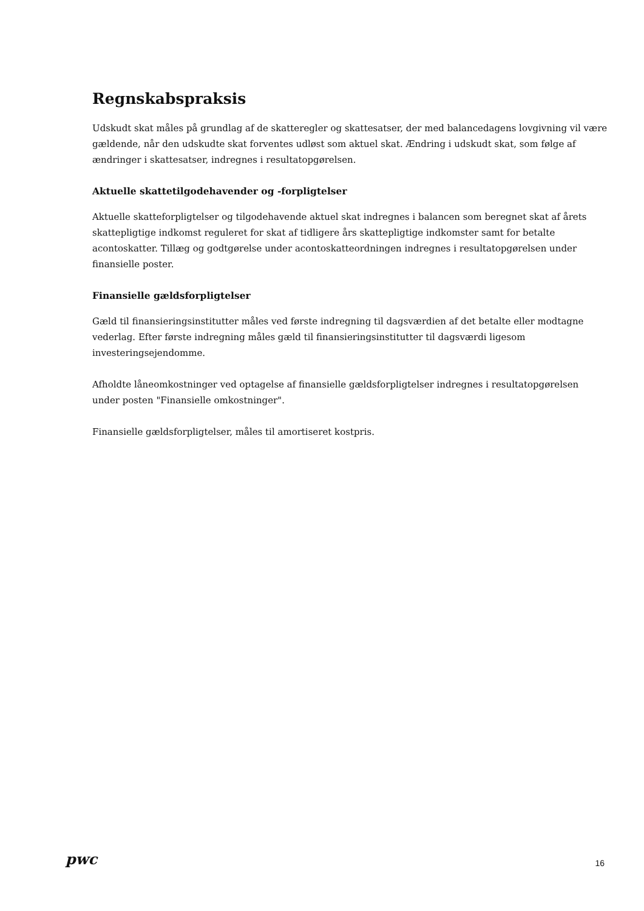Regnskabspraksis
Udskudt skat måles på grundlag af de skatteregler og skattesatser, der med balancedagens lovgivning vil være gældende, når den udskudte skat forventes udløst som aktuel skat. Ændring i udskudt skat, som følge af ændringer i skattesatser, indregnes i resultatopgørelsen.
Aktuelle skattetilgodehavender og -forpligtelser
Aktuelle skatteforpligtelser og tilgodehavende aktuel skat indregnes i balancen som beregnet skat af årets skattepligtige indkomst reguleret for skat af tidligere års skattepligtige indkomster samt for betalte acontoskatter. Tillæg og godtgørelse under acontoskatteordningen indregnes i resultatopgørelsen under finansielle poster.
Finansielle gældsforpligtelser
Gæld til finansieringsinstitutter måles ved første indregning til dagsværdien af det betalte eller modtagne vederlag. Efter første indregning måles gæld til finansieringsinstitutter til dagsværdi ligesom investeringsejendomme.
Afholdte låneomkostninger ved optagelse af finansielle gældsforpligtelser indregnes i resultatopgørelsen under posten "Finansielle omkostninger".
Finansielle gældsforpligtelser, måles til amortiseret kostpris.
pwc
16